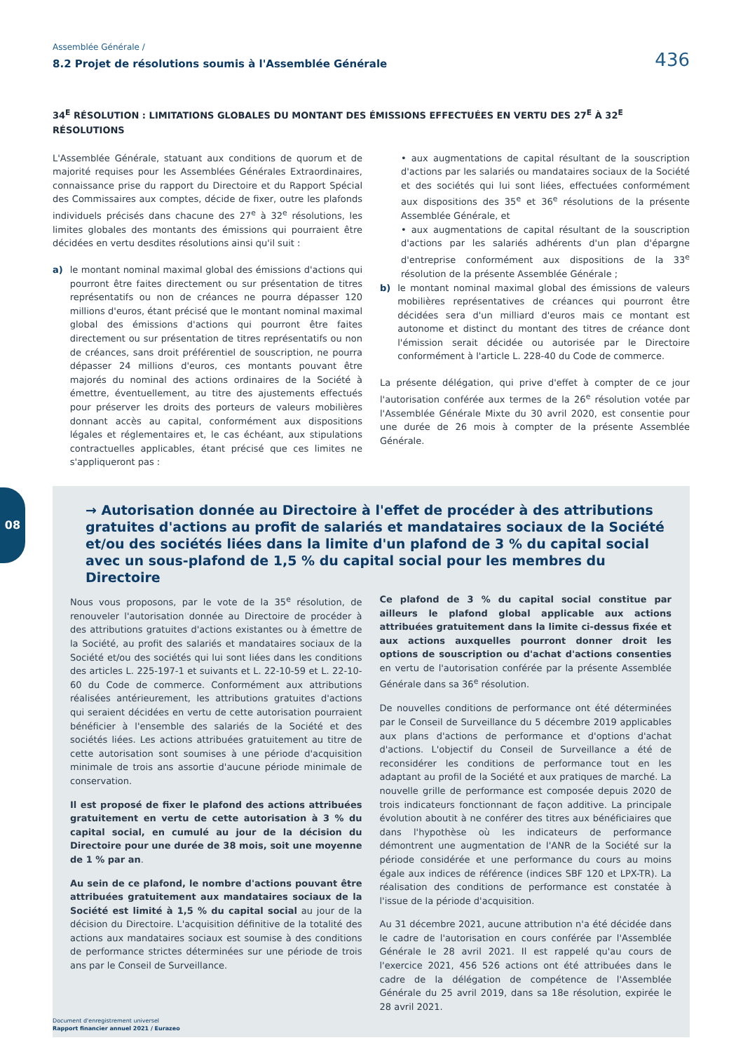Assemblée Générale /
8.2 Projet de résolutions soumis à l'Assemblée Générale
436
34<sup>E</sup> RÉSOLUTION : LIMITATIONS GLOBALES DU MONTANT DES ÉMISSIONS EFFECTUÉES EN VERTU DES 27<sup>E</sup> À 32<sup>E</sup> RÉSOLUTIONS
L'Assemblée Générale, statuant aux conditions de quorum et de majorité requises pour les Assemblées Générales Extraordinaires, connaissance prise du rapport du Directoire et du Rapport Spécial des Commissaires aux comptes, décide de fixer, outre les plafonds individuels précisés dans chacune des 27<sup>e</sup> à 32<sup>e</sup> résolutions, les limites globales des montants des émissions qui pourraient être décidées en vertu desdites résolutions ainsi qu'il suit :
a) le montant nominal maximal global des émissions d'actions qui pourront être faites directement ou sur présentation de titres représentatifs ou non de créances ne pourra dépasser 120 millions d'euros, étant précisé que le montant nominal maximal global des émissions d'actions qui pourront être faites directement ou sur présentation de titres représentatifs ou non de créances, sans droit préférentiel de souscription, ne pourra dépasser 24 millions d'euros, ces montants pouvant être majorés du nominal des actions ordinaires de la Société à émettre, éventuellement, au titre des ajustements effectués pour préserver les droits des porteurs de valeurs mobilières donnant accès au capital, conformément aux dispositions légales et réglementaires et, le cas échéant, aux stipulations contractuelles applicables, étant précisé que ces limites ne s'appliqueront pas :
• aux augmentations de capital résultant de la souscription d'actions par les salariés ou mandataires sociaux de la Société et des sociétés qui lui sont liées, effectuées conformément aux dispositions des 35<sup>e</sup> et 36<sup>e</sup> résolutions de la présente Assemblée Générale, et
• aux augmentations de capital résultant de la souscription d'actions par les salariés adhérents d'un plan d'épargne d'entreprise conformément aux dispositions de la 33<sup>e</sup> résolution de la présente Assemblée Générale ;
b) le montant nominal maximal global des émissions de valeurs mobilières représentatives de créances qui pourront être décidées sera d'un milliard d'euros mais ce montant est autonome et distinct du montant des titres de créance dont l'émission serait décidée ou autorisée par le Directoire conformément à l'article L. 228-40 du Code de commerce.
La présente délégation, qui prive d'effet à compter de ce jour l'autorisation conférée aux termes de la 26<sup>e</sup> résolution votée par l'Assemblée Générale Mixte du 30 avril 2020, est consentie pour une durée de 26 mois à compter de la présente Assemblée Générale.
08
→ Autorisation donnée au Directoire à l'effet de procéder à des attributions gratuites d'actions au profit de salariés et mandataires sociaux de la Société et/ou des sociétés liées dans la limite d'un plafond de 3 % du capital social avec un sous-plafond de 1,5 % du capital social pour les membres du Directoire
Nous vous proposons, par le vote de la 35<sup>e</sup> résolution, de renouveler l'autorisation donnée au Directoire de procéder à des attributions gratuites d'actions existantes ou à émettre de la Société, au profit des salariés et mandataires sociaux de la Société et/ou des sociétés qui lui sont liées dans les conditions des articles L. 225-197-1 et suivants et L. 22-10-59 et L. 22-10-60 du Code de commerce. Conformément aux attributions réalisées antérieurement, les attributions gratuites d'actions qui seraient décidées en vertu de cette autorisation pourraient bénéficier à l'ensemble des salariés de la Société et des sociétés liées. Les actions attribuées gratuitement au titre de cette autorisation sont soumises à une période d'acquisition minimale de trois ans assortie d'aucune période minimale de conservation.
Il est proposé de fixer le plafond des actions attribuées gratuitement en vertu de cette autorisation à 3 % du capital social, en cumulé au jour de la décision du Directoire pour une durée de 38 mois, soit une moyenne de 1 % par an.
Au sein de ce plafond, le nombre d'actions pouvant être attribuées gratuitement aux mandataires sociaux de la Société est limité à 1,5 % du capital social au jour de la décision du Directoire. L'acquisition définitive de la totalité des actions aux mandataires sociaux est soumise à des conditions de performance strictes déterminées sur une période de trois ans par le Conseil de Surveillance.
Ce plafond de 3 % du capital social constitue par ailleurs le plafond global applicable aux actions attribuées gratuitement dans la limite ci-dessus fixée et aux actions auxquelles pourront donner droit les options de souscription ou d'achat d'actions consenties en vertu de l'autorisation conférée par la présente Assemblée Générale dans sa 36<sup>e</sup> résolution.
De nouvelles conditions de performance ont été déterminées par le Conseil de Surveillance du 5 décembre 2019 applicables aux plans d'actions de performance et d'options d'achat d'actions. L'objectif du Conseil de Surveillance a été de reconsidérer les conditions de performance tout en les adaptant au profil de la Société et aux pratiques de marché. La nouvelle grille de performance est composée depuis 2020 de trois indicateurs fonctionnant de façon additive. La principale évolution aboutit à ne conférer des titres aux bénéficiaires que dans l'hypothèse où les indicateurs de performance démontrent une augmentation de l'ANR de la Société sur la période considérée et une performance du cours au moins égale aux indices de référence (indices SBF 120 et LPX-TR). La réalisation des conditions de performance est constatée à l'issue de la période d'acquisition.
Au 31 décembre 2021, aucune attribution n'a été décidée dans le cadre de l'autorisation en cours conférée par l'Assemblée Générale le 28 avril 2021. Il est rappelé qu'au cours de l'exercice 2021, 456 526 actions ont été attribuées dans le cadre de la délégation de compétence de l'Assemblée Générale du 25 avril 2019, dans sa 18e résolution, expirée le 28 avril 2021.
Document d'enregistrement universel
Rapport financier annuel 2021 / Eurazeo